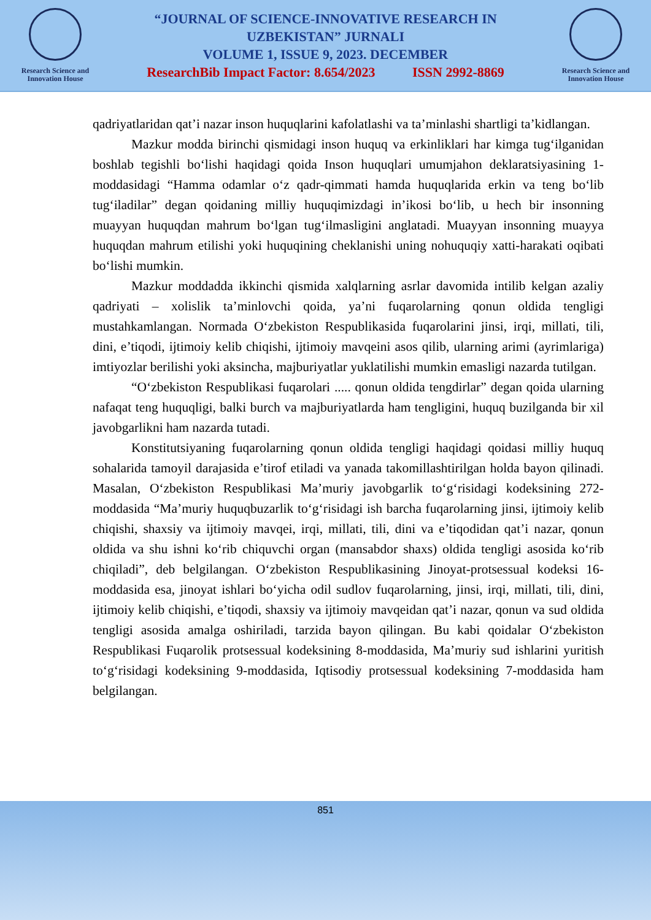Research Science and
Innovation House
“JOURNAL OF SCIENCE-INNOVATIVE RESEARCH IN
UZBEKISTAN” JURNALI
VOLUME 1, ISSUE 9, 2023. DECEMBER
ResearchBib Impact Factor: 8.654/2023 ISSN 2992-8869
Research Science and
Innovation House
qadriyatlaridan qat’i nazar inson huquqlarini kafolatlashi va ta’minlashi shartligi ta’kidlangan.
Mazkur modda birinchi qismidagi inson huquq va erkinliklari har kimga tug‘ilganidan boshlab tegishli bo‘lishi haqidagi qoida Inson huquqlari umumjahon deklaratsiyasining 1-moddasidagi “Hamma odamlar o‘z qadr-qimmati hamda huquqlarida erkin va teng bo‘lib tug‘iladilar” degan qoidaning milliy huquqimizdagi in’ikosi bo‘lib, u hech bir insonning muayyan huquqdan mahrum bo‘lgan tug‘ilmasligini anglatadi. Muayyan insonning muayya huquqdan mahrum etilishi yoki huquqining cheklanishi uning nohuquqiy xatti-harakati oqibati bo‘lishi mumkin.
Mazkur moddadda ikkinchi qismida xalqlarning asrlar davomida intilib kelgan azaliy qadriyati – xolislik ta’minlovchi qoida, ya’ni fuqarolarning qonun oldida tengligi mustahkamlangan. Normada O‘zbekiston Respublikasida fuqarolarini jinsi, irqi, millati, tili, dini, e’tiqodi, ijtimoiy kelib chiqishi, ijtimoiy mavqeini asos qilib, ularning arimi (ayrimlariga) imtiyozlar berilishi yoki aksincha, majburiyatlar yuklatilishi mumkin emasligi nazarda tutilgan.
“O‘zbekiston Respublikasi fuqarolari ..... qonun oldida tengdirlar” degan qoida ularning nafaqat teng huquqligi, balki burch va majburiyatlarda ham tengligini, huquq buzilganda bir xil javobgarlikni ham nazarda tutadi.
Konstitutsiyaning fuqarolarning qonun oldida tengligi haqidagi qoidasi milliy huquq sohalarida tamoyil darajasida e’tirof etiladi va yanada takomillashtirilgan holda bayon qilinadi. Masalan, O‘zbekiston Respublikasi Ma’muriy javobgarlik to‘g‘risidagi kodeksining 272-moddasida “Ma’muriy huquqbuzarlik to‘g‘risidagi ish barcha fuqarolarning jinsi, ijtimoiy kelib chiqishi, shaxsiy va ijtimoiy mavqei, irqi, millati, tili, dini va e’tiqodidan qat’i nazar, qonun oldida va shu ishni ko‘rib chiquvchi organ (mansabdor shaxs) oldida tengligi asosida ko‘rib chiqiladi”, deb belgilangan. O‘zbekiston Respublikasining Jinoyat-protsessual kodeksi 16-moddasida esa, jinoyat ishlari bo‘yicha odil sudlov fuqarolarning, jinsi, irqi, millati, tili, dini, ijtimoiy kelib chiqishi, e’tiqodi, shaxsiy va ijtimoiy mavqeidan qat’i nazar, qonun va sud oldida tengligi asosida amalga oshiriladi, tarzida bayon qilingan. Bu kabi qoidalar O‘zbekiston Respublikasi Fuqarolik protsessual kodeksining 8-moddasida, Ma’muriy sud ishlarini yuritish to‘g‘risidagi kodeksining 9-moddasida, Iqtisodiy protsessual kodeksining 7-moddasida ham belgilangan.
851